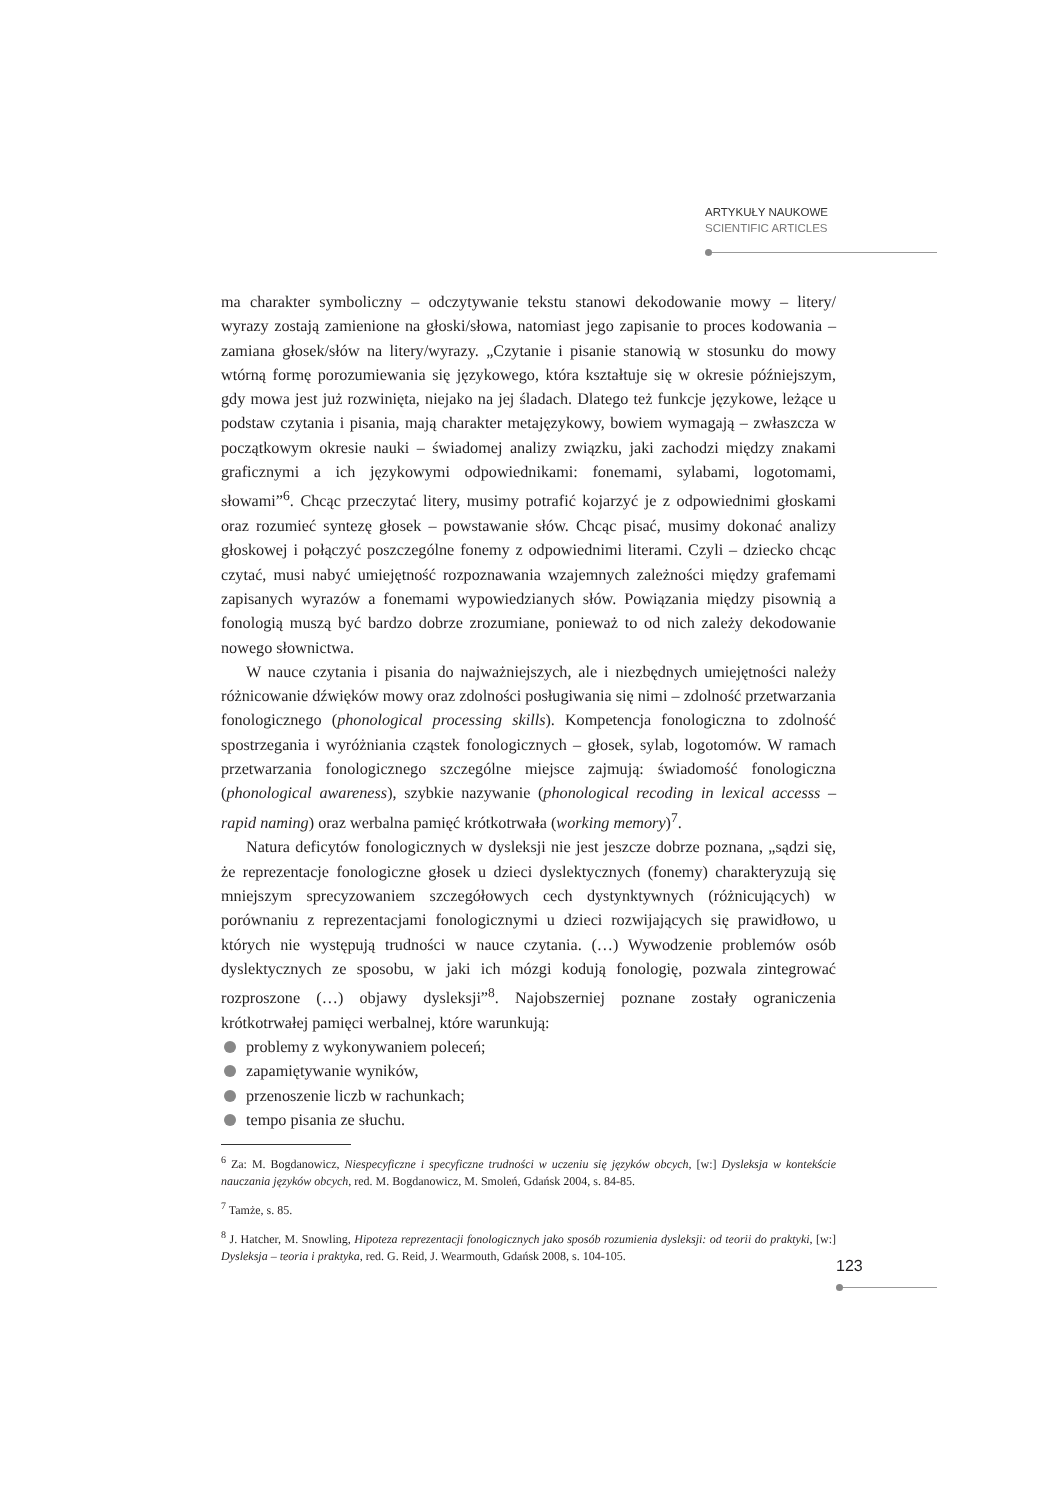ARTYKUŁY NAUKOWE
SCIENTIFIC ARTICLES
ma charakter symboliczny – odczytywanie tekstu stanowi dekodowanie mowy – litery/ wyrazy zostają zamienione na głoski/słowa, natomiast jego zapisanie to proces kodowania – zamiana głosek/słów na litery/wyrazy. „Czytanie i pisanie stanowią w stosunku do mowy wtórną formę porozumiewania się językowego, która kształtuje się w okresie późniejszym, gdy mowa jest już rozwinięta, niejako na jej śladach. Dlatego też funkcje językowe, leżące u podstaw czytania i pisania, mają charakter metajęzykowy, bowiem wymagają – zwłaszcza w początkowym okresie nauki – świadomej analizy związku, jaki zachodzi między znakami graficznymi a ich językowymi odpowiednikami: fonemami, sylabami, logotomami, słowami”<sup>6</sup>. Chcąc przeczytać litery, musimy potrafić kojarzyć je z odpowiednimi głoskami oraz rozumieć syntezę głosek – powstawanie słów. Chcąc pisać, musimy dokonać analizy głoskowej i połączyć poszczególne fonemy z odpowiednimi literami. Czyli – dziecko chcąc czytać, musi nabyć umiejętność rozpoznawania wzajemnych zależności między grafemami zapisanych wyrazów a fonemami wypowiedzianych słów. Powiązania między pisownią a fonologią muszą być bardzo dobrze zrozumiane, ponieważ to od nich zależy dekodowanie nowego słownictwa.
W nauce czytania i pisania do najważniejszych, ale i niezbędnych umiejętności należy różnicowanie dźwięków mowy oraz zdolności posługiwania się nimi – zdolność przetwarzania fonologicznego (phonological processing skills). Kompetencja fonologiczna to zdolność spostrzegania i wyróżniania cząstek fonologicznych – głosek, sylab, logotomów. W ramach przetwarzania fonologicznego szczególne miejsce zajmują: świadomość fonologiczna (phonological awareness), szybkie nazywanie (phonological recoding in lexical accesss – rapid naming) oraz werbalna pamięć krótkotrwała (working memory)<sup>7</sup>.
Natura deficytów fonologicznych w dysleksji nie jest jeszcze dobrze poznana, „sądzi się, że reprezentacje fonologiczne głosek u dzieci dyslektycznych (fonemy) charakteryzują się mniejszym sprecyzowaniem szczegółowych cech dystynktywnych (różnicujących) w porównaniu z reprezentacjami fonologicznymi u dzieci rozwijających się prawidłowo, u których nie występują trudności w nauce czytania. (…) Wywodzenie problemów osób dyslektycznych ze sposobu, w jaki ich mózgi kodują fonologię, pozwala zintegrować rozproszone (…) objawy dysleksji”<sup>8</sup>. Najobszerniej poznane zostały ograniczenia krótkotrwałej pamięci werbalnej, które warunkują:
problemy z wykonywaniem poleceń;
zapamiętywanie wyników,
przenoszenie liczb w rachunkach;
tempo pisania ze słuchu.
<sup>6</sup> Za: M. Bogdanowicz, Niespecyficzne i specyficzne trudności w uczeniu się języków obcych, [w:] Dysleksja w kontekście nauczania języków obcych, red. M. Bogdanowicz, M. Smoleń, Gdańsk 2004, s. 84-85.
<sup>7</sup> Tamże, s. 85.
<sup>8</sup> J. Hatcher, M. Snowling, Hipoteza reprezentacji fonologicznych jako sposób rozumienia dysleksji: od teorii do praktyki, [w:] Dysleksja – teoria i praktyka, red. G. Reid, J. Wearmouth, Gdańsk 2008, s. 104-105.
123